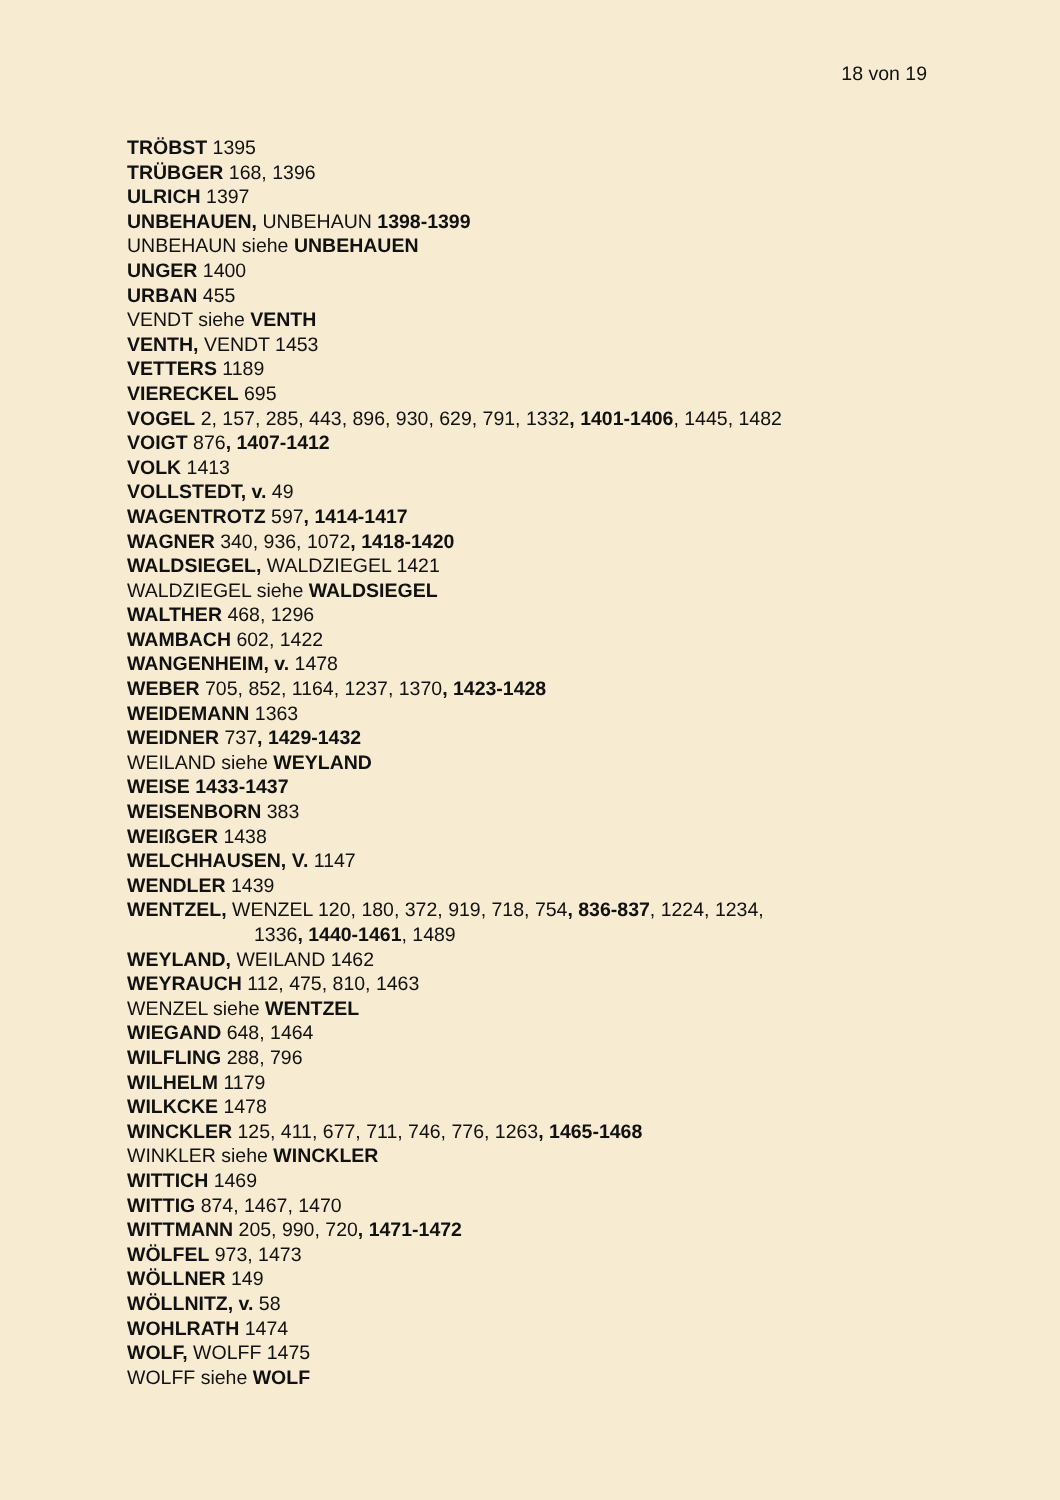18 von 19
TRÖBST 1395
TRÜBGER 168, 1396
ULRICH 1397
UNBEHAUEN, UNBEHAUN 1398-1399
UNBEHAUN siehe UNBEHAUEN
UNGER 1400
URBAN 455
VENDT siehe VENTH
VENTH, VENDT 1453
VETTERS 1189
VIERECKEL 695
VOGEL 2, 157, 285, 443, 896, 930, 629, 791, 1332, 1401-1406, 1445, 1482
VOIGT 876, 1407-1412
VOLK 1413
VOLLSTEDT, v. 49
WAGENTROTZ 597, 1414-1417
WAGNER 340, 936, 1072, 1418-1420
WALDSIEGEL, WALDZIEGEL 1421
WALDZIEGEL siehe WALDSIEGEL
WALTHER 468, 1296
WAMBACH 602, 1422
WANGENHEIM, v. 1478
WEBER 705, 852, 1164, 1237, 1370, 1423-1428
WEIDEMANN 1363
WEIDNER 737, 1429-1432
WEILAND siehe WEYLAND
WEISE 1433-1437
WEISENBORN 383
WEIßGER 1438
WELCHHAUSEN, V. 1147
WENDLER 1439
WENTZEL, WENZEL 120, 180, 372, 919, 718, 754, 836-837, 1224, 1234,
1336, 1440-1461, 1489
WEYLAND, WEILAND 1462
WEYRAUCH 112, 475, 810, 1463
WENZEL siehe WENTZEL
WIEGAND 648, 1464
WILFLING 288, 796
WILHELM 1179
WILKCKE 1478
WINCKLER 125, 411, 677, 711, 746, 776, 1263, 1465-1468
WINKLER siehe WINCKLER
WITTICH 1469
WITTIG 874, 1467, 1470
WITTMANN 205, 990, 720, 1471-1472
WÖLFEL 973, 1473
WÖLLNER 149
WÖLLNITZ, v. 58
WOHLRATH 1474
WOLF, WOLFF 1475
WOLFF siehe WOLF